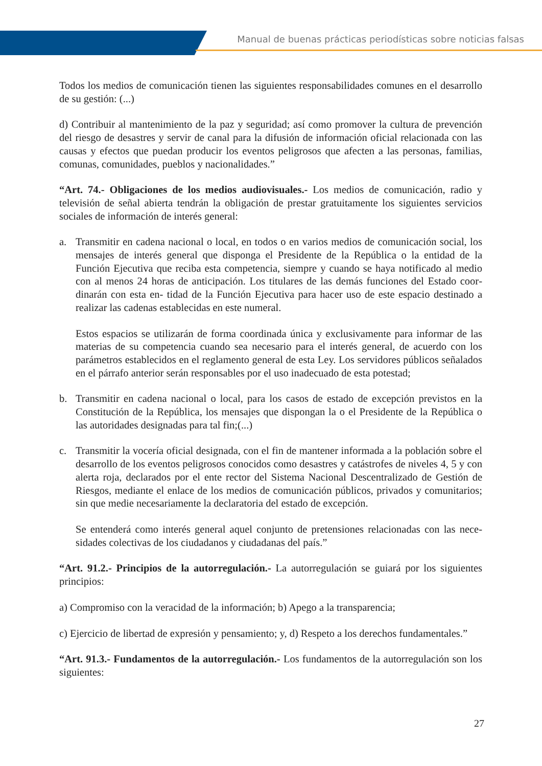Manual de buenas prácticas periodísticas sobre noticias falsas
Todos los medios de comunicación tienen las siguientes responsabilidades comunes en el desa­rrollo de su gestión: (...)
d) Contribuir al mantenimiento de la paz y seguridad; así como promover la cultura de prevención del riesgo de desastres y servir de canal para la difusión de información oficial relacionada con las causas y efectos que puedan producir los eventos peligrosos que afecten a las personas, familias, comunas, comunidades, pueblos y nacionalidades.”
“Art. 74.- Obligaciones de los medios audiovisuales.- Los medios de comunicación, radio y televisión de señal abierta tendrán la obligación de prestar gratuitamente los siguientes servicios sociales de información de interés general:
a. Transmitir en cadena nacional o local, en todos o en varios medios de comunicación social, los mensajes de interés general que disponga el Presidente de la República o la entidad de la Función Ejecutiva que reciba esta competencia, siempre y cuando se haya notificado al medio con al menos 24 horas de anticipación. Los titulares de las demás funciones del Estado coor­dinarán con esta en- tidad de la Función Ejecutiva para hacer uso de este espacio destinado a realizar las cadenas establecidas en este numeral.
Estos espacios se utilizarán de forma coordinada única y exclusivamente para informar de las materias de su competencia cuando sea necesario para el interés general, de acuerdo con los parámetros establecidos en el reglamento general de esta Ley. Los servidores públicos señala­dos en el párrafo anterior serán responsables por el uso inadecuado de esta potestad;
b. Transmitir en cadena nacional o local, para los casos de estado de excepción previstos en la Constitución de la República, los mensajes que dispongan la o el Presidente de la República o las autoridades designadas para tal fin;(...)
c. Transmitir la vocería oficial designada, con el fin de mantener informada a la población sobre el desarrollo de los eventos peligrosos conocidos como desastres y catástrofes de niveles 4, 5 y con alerta roja, declarados por el ente rector del Sistema Nacional Descentralizado de Gestión de Riesgos, mediante el enlace de los medios de comunicación públicos, privados y comuni­tarios; sin que medie necesariamente la declaratoria del estado de excepción.
Se entenderá como interés general aquel conjunto de pretensiones relacionadas con las nece­sidades colectivas de los ciudadanos y ciudadanas del país.”
“Art. 91.2.- Principios de la autorregulación.- La autorregulación se guiará por los siguientes principios:
a) Compromiso con la veracidad de la información; b) Apego a la transparencia;
c) Ejercicio de libertad de expresión y pensamiento; y, d) Respeto a los derechos fundamentales.”
“Art. 91.3.- Fundamentos de la autorregulación.- Los fundamentos de la autorregulación son los siguientes:
27